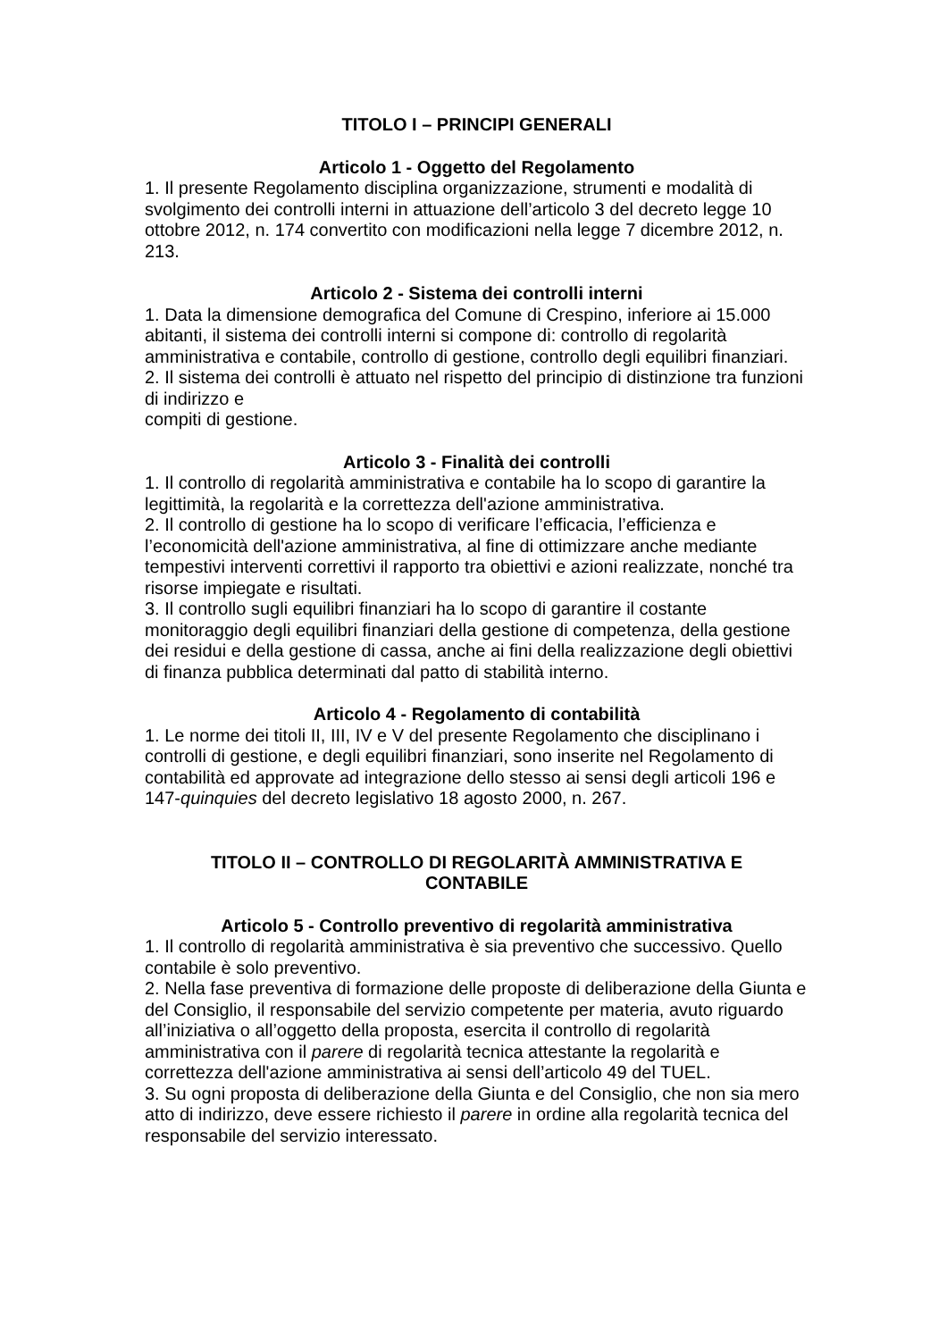TITOLO I – PRINCIPI GENERALI
Articolo 1 - Oggetto del Regolamento
1. Il presente Regolamento disciplina organizzazione, strumenti e modalità di svolgimento dei controlli interni in attuazione dell’articolo 3 del decreto legge 10 ottobre 2012, n. 174 convertito con modificazioni nella legge 7 dicembre 2012, n. 213.
Articolo 2 - Sistema dei controlli interni
1. Data la dimensione demografica del Comune di Crespino, inferiore ai 15.000 abitanti, il sistema dei controlli interni si compone di: controllo di regolarità amministrativa e contabile, controllo di gestione, controllo degli equilibri finanziari.
2. Il sistema dei controlli è attuato nel rispetto del principio di distinzione tra funzioni di indirizzo e
compiti di gestione.
Articolo 3 - Finalità dei controlli
1. Il controllo di regolarità amministrativa e contabile ha lo scopo di garantire la legittimità, la regolarità e la correttezza dell'azione amministrativa.
2. Il controllo di gestione ha lo scopo di verificare l’efficacia, l’efficienza e l’economicità dell'azione amministrativa, al fine di ottimizzare anche mediante tempestivi interventi correttivi il rapporto tra obiettivi e azioni realizzate, nonché tra risorse impiegate e risultati.
3. Il controllo sugli equilibri finanziari ha lo scopo di garantire il costante monitoraggio degli equilibri finanziari della gestione di competenza, della gestione dei residui e della gestione di cassa, anche ai fini della realizzazione degli obiettivi di finanza pubblica determinati dal patto di stabilità interno.
Articolo 4 - Regolamento di contabilità
1. Le norme dei titoli II, III, IV e V del presente Regolamento che disciplinano i controlli di gestione, e degli equilibri finanziari, sono inserite nel Regolamento di contabilità ed approvate ad integrazione dello stesso ai sensi degli articoli 196 e 147-quinquies del decreto legislativo 18 agosto 2000, n. 267.
TITOLO II – CONTROLLO DI REGOLARITÀ AMMINISTRATIVA E
CONTABILE
Articolo 5 - Controllo preventivo di regolarità amministrativa
1. Il controllo di regolarità amministrativa è sia preventivo che successivo. Quello contabile è solo preventivo.
2. Nella fase preventiva di formazione delle proposte di deliberazione della Giunta e del Consiglio, il responsabile del servizio competente per materia, avuto riguardo all’iniziativa o all’oggetto della proposta, esercita il controllo di regolarità amministrativa con il parere di regolarità tecnica attestante la regolarità e correttezza dell'azione amministrativa ai sensi dell’articolo 49 del TUEL.
3. Su ogni proposta di deliberazione della Giunta e del Consiglio, che non sia mero atto di indirizzo, deve essere richiesto il parere in ordine alla regolarità tecnica del responsabile del servizio interessato.